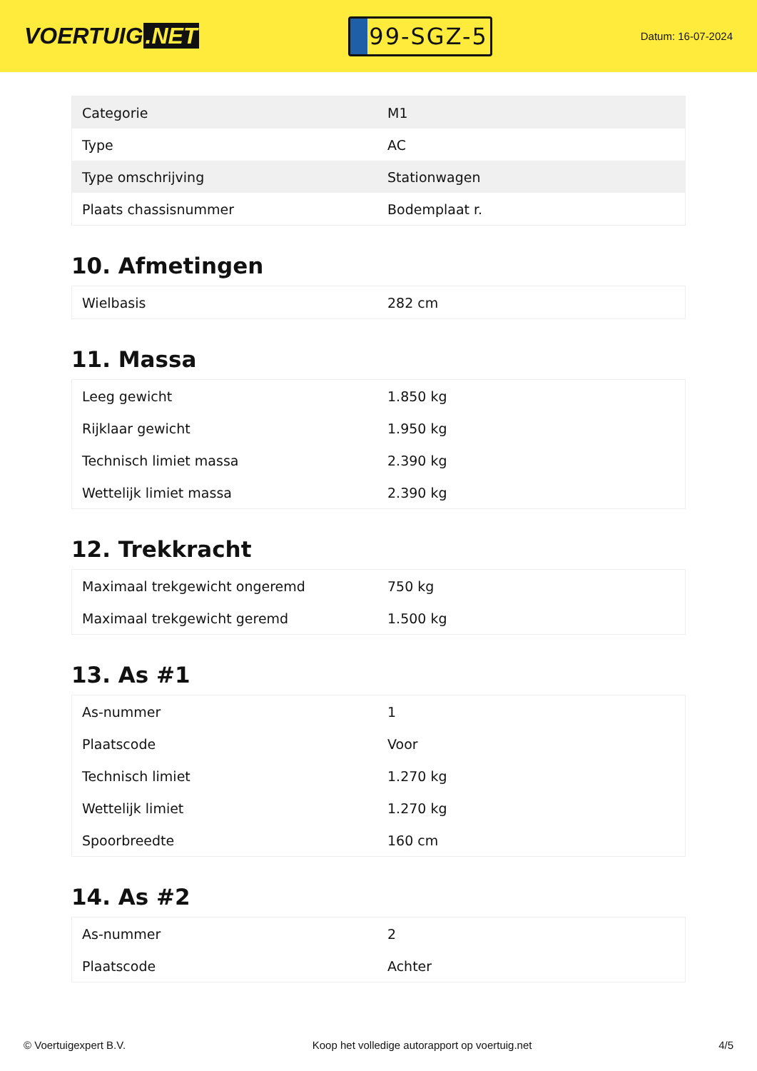VOERTUIG.NET
99-SGZ-5
Datum: 16-07-2024
| Categorie | M1 |
| Type | AC |
| Type omschrijving | Stationwagen |
| Plaats chassisnummer | Bodemplaat r. |
10. Afmetingen
| Wielbasis | 282 cm |
11. Massa
| Leeg gewicht | 1.850 kg |
| Rijklaar gewicht | 1.950 kg |
| Technisch limiet massa | 2.390 kg |
| Wettelijk limiet massa | 2.390 kg |
12. Trekkracht
| Maximaal trekgewicht ongeremd | 750 kg |
| Maximaal trekgewicht geremd | 1.500 kg |
13. As #1
| As-nummer | 1 |
| Plaatscode | Voor |
| Technisch limiet | 1.270 kg |
| Wettelijk limiet | 1.270 kg |
| Spoorbreedte | 160 cm |
14. As #2
| As-nummer | 2 |
| Plaatscode | Achter |
© Voertuigexpert B.V. Koop het volledige autorapport op voertuig.net 4/5